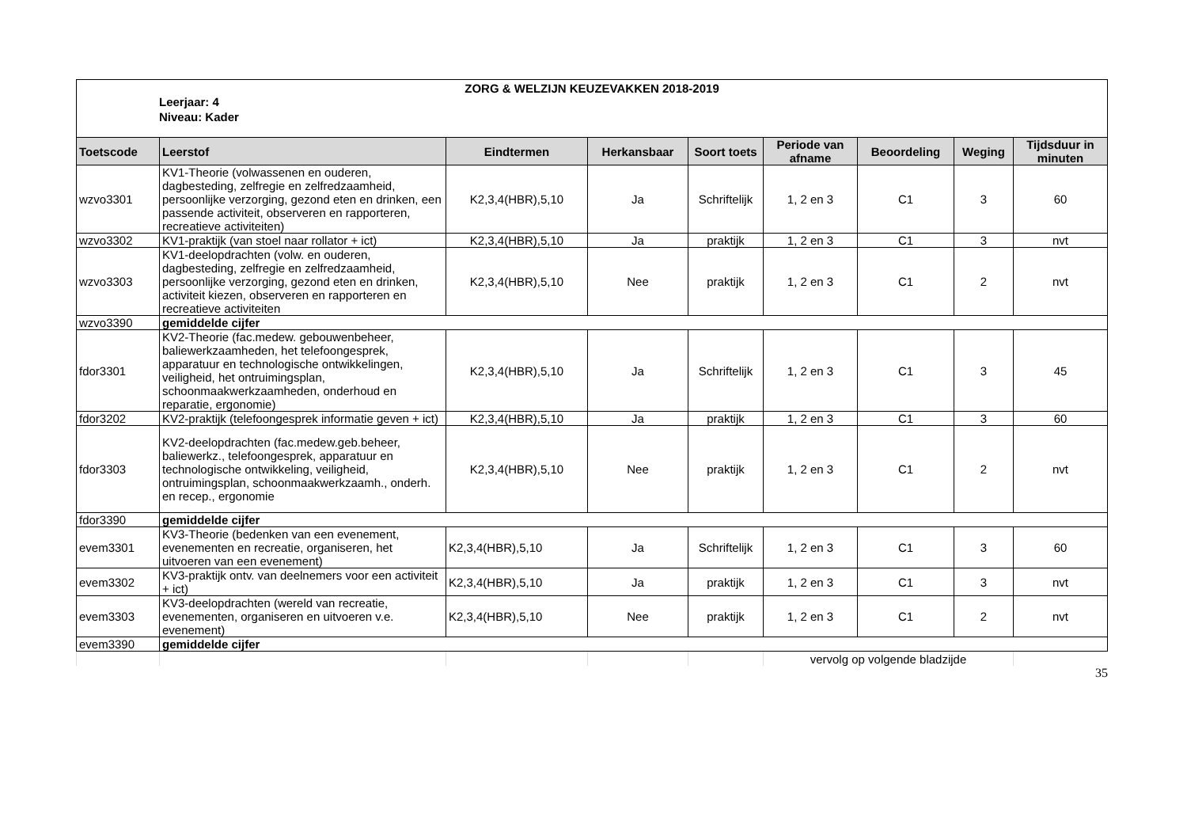ZORG & WELZIJN KEUZEVAKKEN 2018-2019
Leerjaar: 4
Niveau: Kader
| Toetscode | Leerstof | Eindtermen | Herkansbaar | Soort toets | Periode van afname | Beoordeling | Weging | Tijdsduur in minuten |
| --- | --- | --- | --- | --- | --- | --- | --- | --- |
| wzvo3301 | KV1-Theorie (volwassenen en ouderen, dagbesteding, zelfregie en zelfredzaamheid, persoonlijke verzorging, gezond eten en drinken, een passende activiteit, observeren en rapporteren, recreatieve activiteiten) | K2,3,4(HBR),5,10 | Ja | Schriftelijk | 1, 2 en 3 | C1 | 3 | 60 |
| wzvo3302 | KV1-praktijk (van stoel naar rollator + ict) | K2,3,4(HBR),5,10 | Ja | praktijk | 1, 2 en 3 | C1 | 3 | nvt |
| wzvo3303 | KV1-deelopdrachten (volw. en ouderen, dagbesteding, zelfregie en zelfredzaamheid, persoonlijke verzorging, gezond eten en drinken, activiteit kiezen, observeren en rapporteren en recreatieve activiteiten | K2,3,4(HBR),5,10 | Nee | praktijk | 1, 2 en 3 | C1 | 2 | nvt |
| wzvo3390 | gemiddelde cijfer | | | | | | | |
| fdor3301 | KV2-Theorie (fac.medew. gebouwenbeheer, baliewerkzaamheden, het telefoongesprek, apparatuur en technologische ontwikkelingen, veiligheid, het ontruimingsplan, schoonmaakwerkzaamheden, onderhoud en reparatie, ergonomie) | K2,3,4(HBR),5,10 | Ja | Schriftelijk | 1, 2 en 3 | C1 | 3 | 45 |
| fdor3202 | KV2-praktijk (telefoongesprek informatie geven + ict) | K2,3,4(HBR),5,10 | Ja | praktijk | 1, 2 en 3 | C1 | 3 | 60 |
| fdor3303 | KV2-deelopdrachten (fac.medew.geb.beheer, baliewerkz., telefoongesprek, apparatuur en technologische ontwikkeling, veiligheid, ontruimingsplan, schoonmaakwerkzaamh., onderh. en recep., ergonomie | K2,3,4(HBR),5,10 | Nee | praktijk | 1, 2 en 3 | C1 | 2 | nvt |
| fdor3390 | gemiddelde cijfer | | | | | | | |
| evem3301 | KV3-Theorie (bedenken van een evenement, evenementen en recreatie, organiseren, het uitvoeren van een evenement) | K2,3,4(HBR),5,10 | Ja | Schriftelijk | 1, 2 en 3 | C1 | 3 | 60 |
| evem3302 | KV3-praktijk ontv. van deelnemers voor een activiteit + ict) | K2,3,4(HBR),5,10 | Ja | praktijk | 1, 2 en 3 | C1 | 3 | nvt |
| evem3303 | KV3-deelopdrachten (wereld van recreatie, evenementen, organiseren en uitvoeren v.e. evenement) | K2,3,4(HBR),5,10 | Nee | praktijk | 1, 2 en 3 | C1 | 2 | nvt |
| evem3390 | gemiddelde cijfer | | | | | | | |
| | | | | | vervolg op volgende bladzijde | | | |
35